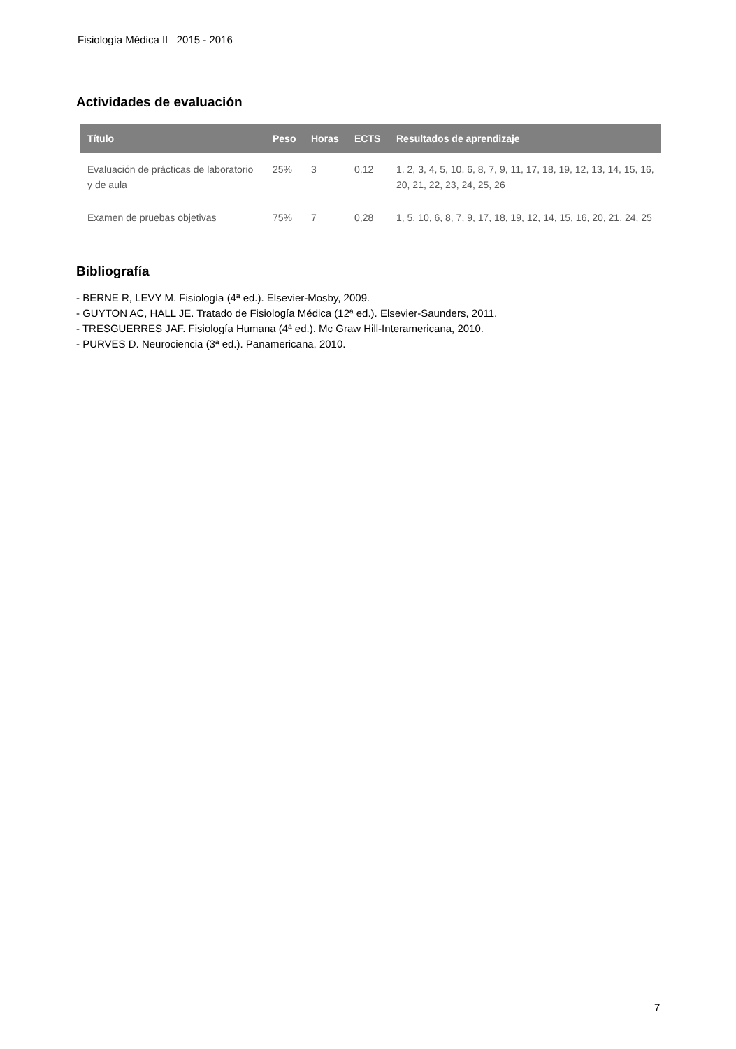Fisiología Médica II 2015 - 2016
Actividades de evaluación
| Título | Peso | Horas | ECTS | Resultados de aprendizaje |
| --- | --- | --- | --- | --- |
| Evaluación de prácticas de laboratorio y de aula | 25% | 3 | 0,12 | 1, 2, 3, 4, 5, 10, 6, 8, 7, 9, 11, 17, 18, 19, 12, 13, 14, 15, 16, 20, 21, 22, 23, 24, 25, 26 |
| Examen de pruebas objetivas | 75% | 7 | 0,28 | 1, 5, 10, 6, 8, 7, 9, 17, 18, 19, 12, 14, 15, 16, 20, 21, 24, 25 |
Bibliografía
- BERNE R, LEVY M. Fisiología (4ª ed.). Elsevier-Mosby, 2009.
- GUYTON AC, HALL JE. Tratado de Fisiología Médica (12ª ed.). Elsevier-Saunders, 2011.
- TRESGUERRES JAF. Fisiología Humana (4ª ed.). Mc Graw Hill-Interamericana, 2010.
- PURVES D. Neurociencia (3ª ed.). Panamericana, 2010.
7